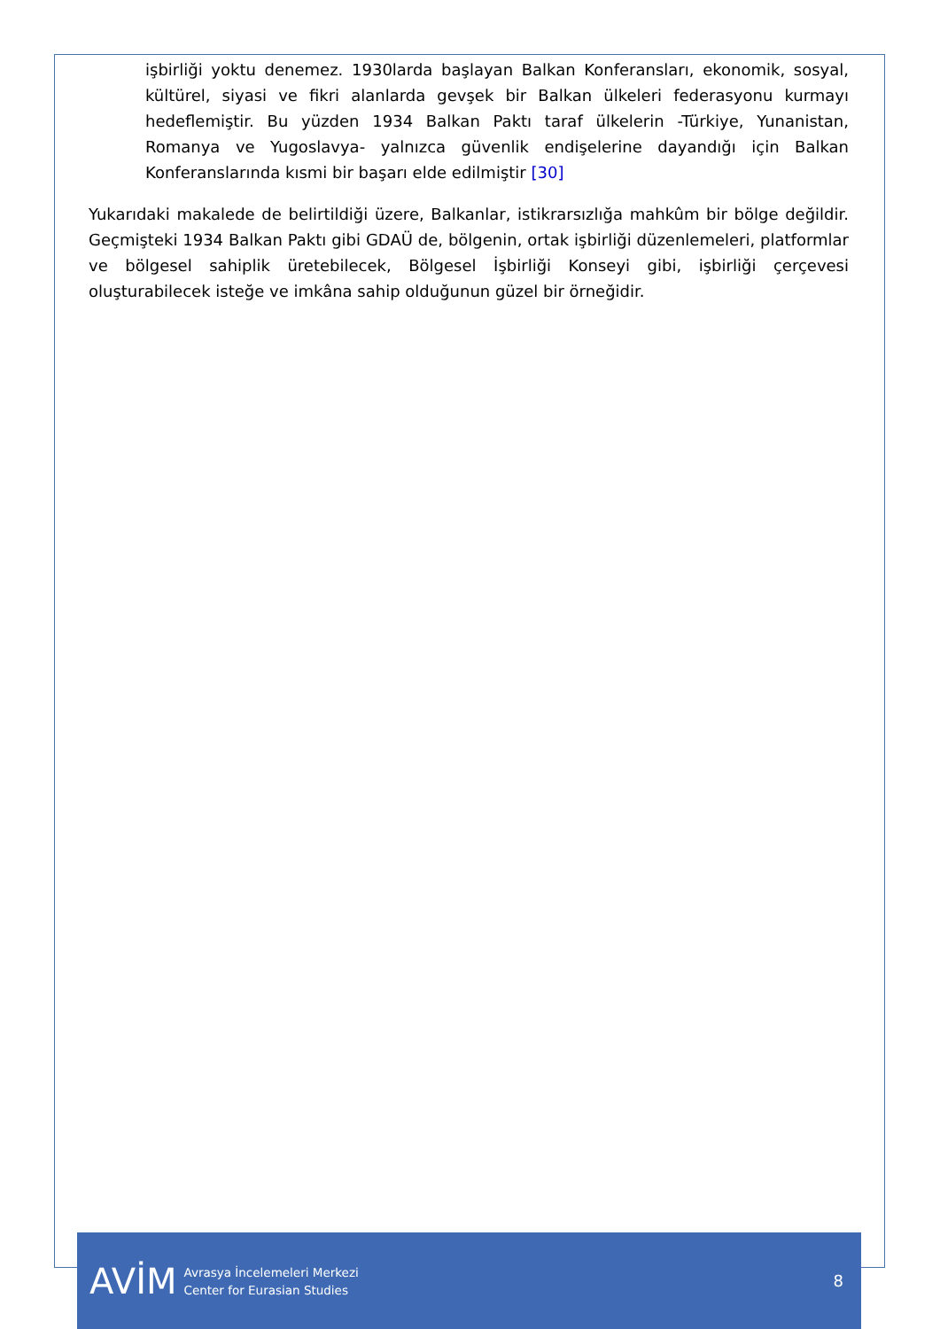işbirliği yoktu denemez. 1930larda başlayan Balkan Konferansları, ekonomik, sosyal, kültürel, siyasi ve fikri alanlarda gevşek bir Balkan ülkeleri federasyonu kurmayı hedeflemiştir. Bu yüzden 1934 Balkan Paktı taraf ülkelerin -Türkiye, Yunanistan, Romanya ve Yugoslavya- yalnızca güvenlik endişelerine dayandığı için Balkan Konferanslarında kısmi bir başarı elde edilmiştir [30]
Yukarıdaki makalede de belirtildiği üzere, Balkanlar, istikrarsızlığa mahkûm bir bölge değildir. Geçmişteki 1934 Balkan Paktı gibi GDAÜ de, bölgenin, ortak işbirliği düzenlemeleri, platformlar ve bölgesel sahiplik üretebilecek, Bölgesel İşbirliği Konseyi gibi, işbirliği çerçevesi oluşturabilecek isteğe ve imkâna sahip olduğunun güzel bir örneğidir.
AVİM
Avrasya İncelemeleri Merkezi
Center for Eurasian Studies
8